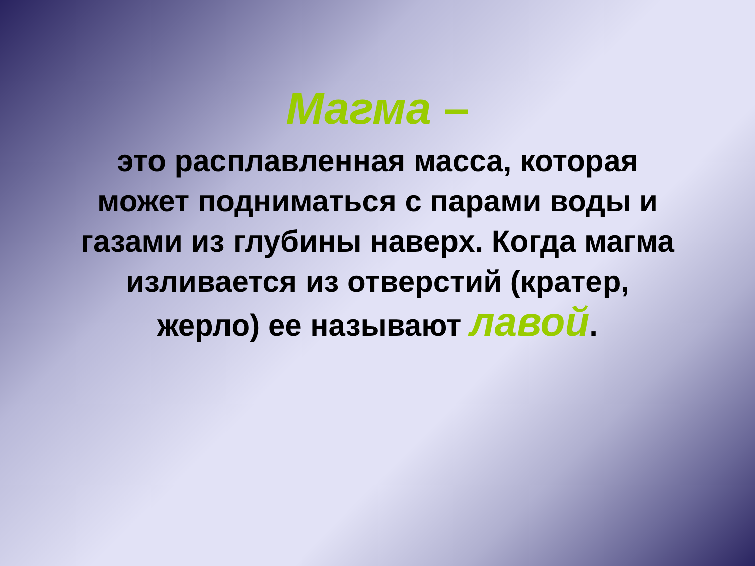Магма –
это расплавленная масса, которая может подниматься с парами воды и газами из глубины наверх. Когда магма изливается из отверстий (кратер, жерло) ее называют лавой.